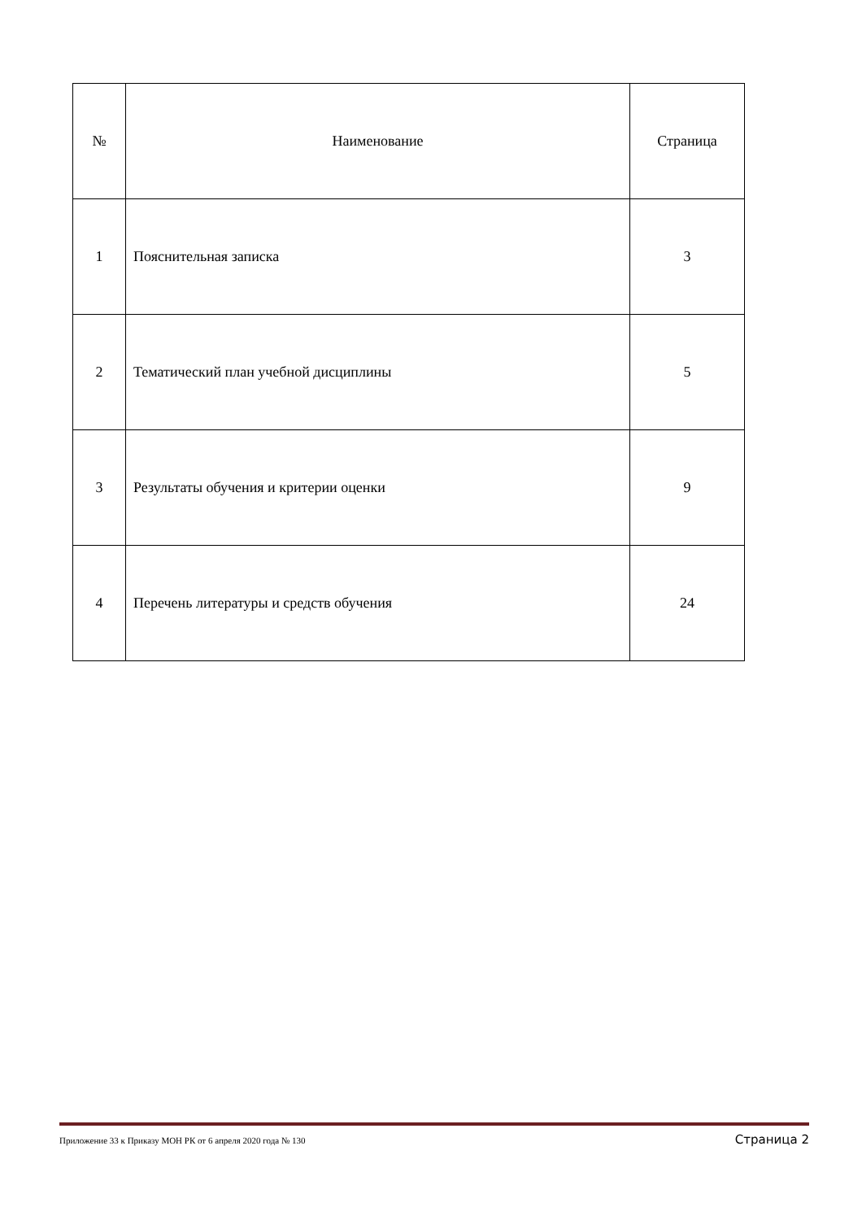| № | Наименование | Страница |
| --- | --- | --- |
| 1 | Пояснительная записка | 3 |
| 2 | Тематический план учебной дисциплины | 5 |
| 3 | Результаты обучения и критерии оценки | 9 |
| 4 | Перечень литературы и средств обучения | 24 |
Приложение 33 к Приказу МОН РК от 6 апреля 2020 года № 130 Страница 2